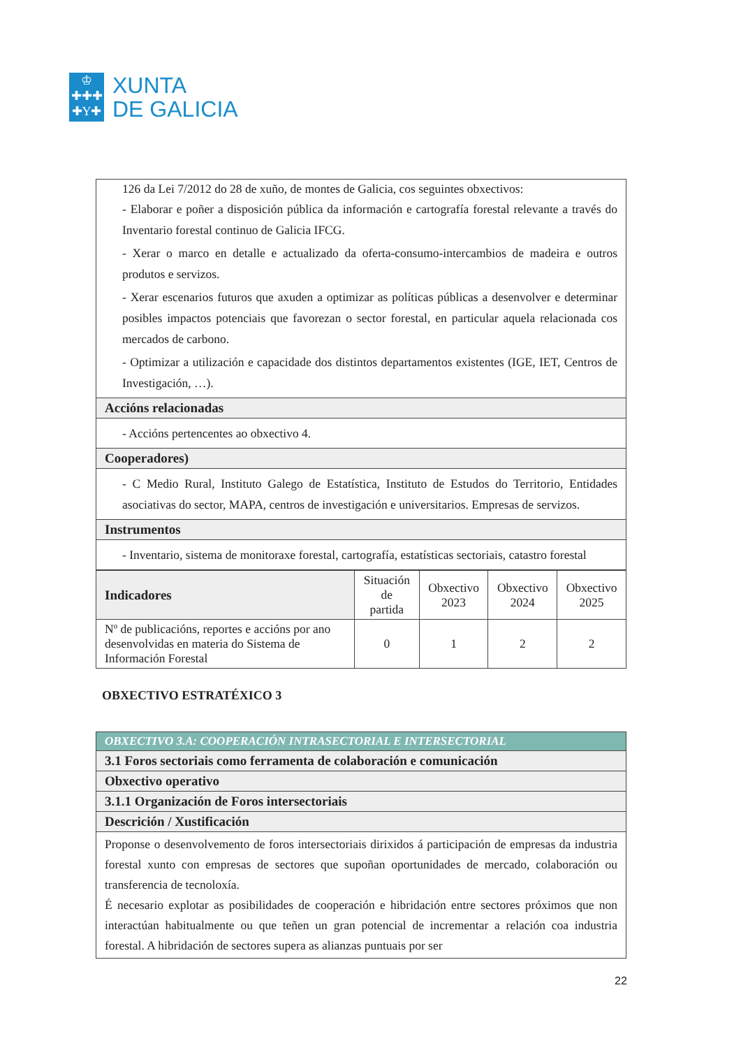♔
✚✚✚
✚Y✚
XUNTA
DE GALICIA
| 126 da Lei 7/2012 do 28 de xuño, de montes de Galicia, cos seguintes obxectivos: - Elaborar e poñer a disposición pública da información e cartografía forestal relevante a través do Inventario forestal continuo de Galicia IFCG. - Xerar o marco en detalle e actualizado da oferta-consumo-intercambios de madeira e outros produtos e servizos. - Xerar escenarios futuros que axuden a optimizar as políticas públicas a desenvolver e determinar posibles impactos potenciais que favorezan o sector forestal, en particular aquela relacionada cos mercados de carbono. - Optimizar a utilización e capacidade dos distintos departamentos existentes (IGE, IET, Centros de Investigación, …). |
| Accións relacionadas |
| - Accións pertencentes ao obxectivo 4. |
| Cooperadores) |
| - C Medio Rural, Instituto Galego de Estatística, Instituto de Estudos do Territorio, Entidades asociativas do sector, MAPA, centros de investigación e universitarios. Empresas de servizos. |
| Instrumentos |
| - Inventario, sistema de monitoraxe forestal, cartografía, estatísticas sectoriais, catastro forestal |
| Indicadores | Situación de partida | Obxectivo 2023 | Obxectivo 2024 | Obxectivo 2025 |
| --- | --- | --- | --- | --- |
| Nº de publicacións, reportes e accións por ano desenvolvidas en materia do Sistema de Información Forestal | 0 | 1 | 2 | 2 |
OBXECTIVO ESTRATÉXICO 3
| OBXECTIVO 3.A: COOPERACIÓN INTRASECTORIAL E INTERSECTORIAL |
| 3.1 Foros sectoriais como ferramenta de colaboración e comunicación |
| Obxectivo operativo |
| 3.1.1 Organización de Foros intersectoriais |
| Descrición / Xustificación |
| Proponse o desenvolvemento de foros intersectoriais dirixidos á participación de empresas da industria forestal xunto con empresas de sectores que supoñan oportunidades de mercado, colaboración ou transferencia de tecnoloxía. É necesario explotar as posibilidades de cooperación e hibridación entre sectores próximos que non interactúan habitualmente ou que teñen un gran potencial de incrementar a relación coa industria forestal. A hibridación de sectores supera as alianzas puntuais por ser |
22